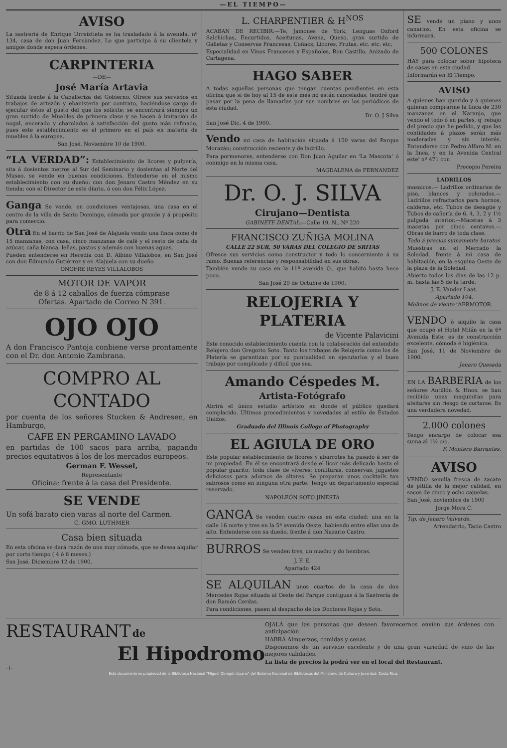—EL TIEMPO—
AVISO
La sastrería de Enrique Urreiztieta se ha trasladado á la avenida, nº 134, casa de don Juan Fernàndez. Lo que participa á su clientela y amigos donde espera órdenes.
CARPINTERIA
—DE—
José María Artavia
Situada frente á la Caballeriza del Gobierno. Ofrece sus servicios en trabajos de artezón y ebanistería por contrato, haciéndose cargo de ejecutar éstos al gusto del que los solicite; se encontrará siempre un gran surtido de Muebles de primera clase y se hacen á imitación de nogal, encerado y charolados á satisfacción del gusto más refinado, pues este establecimiento es el primero en el país en materia de muebles á la europea.
San José, Noviembre 10 de 1900.
“LA VERDAD”: Establecimiento de licores y pulpería, sita á dosientos metros al Sur del Seminario y dosientas al Norte del Museo, se vende en buenas condiciones. Entenderse en el mismo establecimiento con su dueño: con don Jenaro Castro Méndez en su tienda; con el Director de este diario, ó con don Félix López.
Ganga Se vende, en condiciones ventajosas, una casa en el centro de la villa de Santo Domingo, cómoda por grande y á propósito para comercio.
Otra En el barrio de San José de Alajuela vendo una finca como de 15 manzanas, con casa, cinco manzanas de café y el resto de caña de azúcar, caña blanca, leñas, pastos y además con buenas aguas.
Pueden entenderse en Heredia con D. Albino Villalobos, en San José con don Edmundo Gutiérrez y en Alajuela con su dueño
ONOFRE REYES VILLALOBOS
MOTOR DE VAPOR
de 8 á 12 caballos de fuerza cómprase
Ofertas. Apartado de Correo N 391.
OJO OJO
A don Francisco Pantoja conbiene verse prontamente con el Dr. don Antonio Zambrana.
COMPRO AL CONTADO
por cuenta de los señores Stucken & Andresen, en Hamburgo,
CAFE EN PERGAMINO LAVADO
en partidas de 100 sacos para arriba, pagando precios equitativos á los de los mercados europeos.
German F. Wessel,
Representante
Oficina: frente á la casa del Presidente.
SE VENDE
Un sofá barato cien varas al norte del Carmen.
C. GMO. LUTHMER
Casa bien situada
En esta oficina se dará razón de una muy cómoda, que se desea alquilar por corto tiempo ( 4 ó 6 meses.)
Ssn José, Diciembre 12 de 1900.
L. CHARPENTIER & H<sup>NOS</sup>
ACABAN DE RECIBIR:—Te, Jamones de York, Lenguas Oxford Salchichas, Encurtidos, Aceitunas, Avena, Queso, gran surtido de Galletas y Conservas Francesas, Coñacs, Licores, Frutas, etc. etc. etc.
Especialidad en Vinos Franceses y Españoles, Ron Castillo, Anizado de Cartagena.
HAGO SABER
A todas aquellas personas que tengan cuentas pendientes en esta oficina que si de hoy al 15 de este mes no están canceladas, tendré que pasar por la pena de llamarlas por sus nombres en los periódicos de esta ciudad.
Dr. O. J Silva
San José Dic. 4 de 1900.
Vendo mi casa de habitación situada á 150 varas del Parque Morazán; construcción reciente y de ladrillo.
Para pormenores, entenderse con Don Juan Aguilar en ‘La Mascota’ ó conmigo en la misma casa.
MAGDALENA de FERNANDEZ
Dr. O. J. SILVA
Cirujano—Dentista
GABINETE DENTAL:—Calle 19, N., Nº 220
FRANCISCO ZUÑIGA MOLINA
CALLE 22 SUR, 50 VARAS DEL COLEGIO DE SRITAS
Ofresce sus servicios como constructor y todo lo concerniente á su ramo. Buenas referencias y responsabilidad en sus obras.
También vende su casa en la 11ª avenida O., que habitó hasta hece poco.
San José 29 de Octubre de 1900.
RELOJERIA Y PLATERIA
de Vicente Palavicini
Este conocido establecimiento cuenta con la colaboración del entendido Relojero don Gregorio Soto. Tanto los trabajos de Relojería como los de Platería se garantizan por su puntualidad en ejecutarlos y el buen trabajo por complicado y difícil que sea.
Amando Céspedes M.
Artista-Fotógrafo
Abrirá el único estudio artístico en donde el público quedará complacido. Ultimos procedimientos y novedades al estilo de Estados Unidos.
Graduado del Illinois College of Photography
EL AGIULA DE ORO
Este popular establecimiento de licores y abarrotes ha pasado á ser de mi propiedad. En él se encontrará desde el licor más delicado hasta el popular guarito; toda clase de víveres; confituras, conservas, juguetes deliciosos para adornos de altares. Se preparan unos cocktails tan sabrosos como en ninguna otra parte. Tengo un departamento especial reservado.
NAPOLEÓN SOTO JINESTA
GANGA Se venden cuatro casas en esta ciudad: una en la calle 16 norte y tres en la 5ª avenida Oeste, habiendo entre ellas una de alto. Entenderse con su dueño, frente á don Nazario Castro.
BURROS Se venden tres, un macho y do hembras.
J. F. E.
Apartado 424
SE ALQUILAN unos cuartos de la casa de don Mercedes Rojas situada al Oeste del Parque contiguas á la Sastrería de don Ramón Cerdas.
Para condiciones, pasen al despacho de los Doctores Rojas y Soto.
SE vende un piano y unos canarios. En esta oficina se informará.
500 COLONES
HAY para colocar sober hipoteca de casas en esta ciudad.
Informarán en El Tiempo.
AVISO
A quienes han querido y á quienes quieran comprarme la finca de 230 manzanas en el Naranjo, que vendo el todo ó en partes, q' rebajo del precio que he pedido, y que las contidades á plazos serán más moderadas y sin interés. Entenderse con Pedro Alfaro M. en la finca, y en la Avenida Central este' nº 471 con
Procopio Pereira
LADRILLOS
mosaicos.— Ladrillos ordinarios de piso, blancos y colorados.—Ladrillos refractarios para hornos, calderas, etc. Tubos de desagüe y Tubos de cañería de 6, 4, 3, 2 y 1½ pulgada interior.—Macetas á 3 macetas por cinco centavos.—Obras de barro de toda clase.
Todo á precios sumamente baratos
Muestras en el Mercado la Soledad, frente á mi casa de habitación, en la esquina Oeste de la plaza de la Soledad.
Abierto todos los días de las 12 p. m. hasta las 5 de la tarde.
J. E. Vander Laat.
Apartado 104.
Molinos de viento “AERMOTOR.
VENDO ó alquilo la casa que ocupó el Hotel Milán en la 6ª Avenida Este; es de construcción excelente, cómoda é higiénica.
San José, 11 de Noviembre de 1900.
Jenaro Quesada
EN LA BARBERIA de los señores Antillón & Hnos. se han recibido unas maquinitas para afeitarse sin riesgo de cortarse. Es una verdadera novedad.
2.000 colones
Tengo encargo de colocar esa suma al 1½ o/o.
F. Montero Barrantes.
AVISO
VENDO semilla fresca de zacate de pitilla de la mejor calidad, en sacos de cinco y ocho cajuelas.
San José, noviembre de 1900
Jorge Mora C.
Tip. de Jenaro Valverde.
Arrendatrio, Tacio Castro
RESTAURANT de
El Hipodromo
-1-
OJALÁ que las personas que deseen favorecernos envíen sus órdenes con anticipación
HABRÁ Almuerzos, comidas y cenas
Disponemos de un servicio excelente y de una gran variedad de vino de las mejores calidades.
La lista de precios la podrá ver en el local del Restaurant.
Este documento es propiedad de la Biblioteca Nacional "Miguel Obregón Lizano" del Sistema Nacional de Bibliotecas del Ministerio de Cultura y Juventud, Costa Rica.